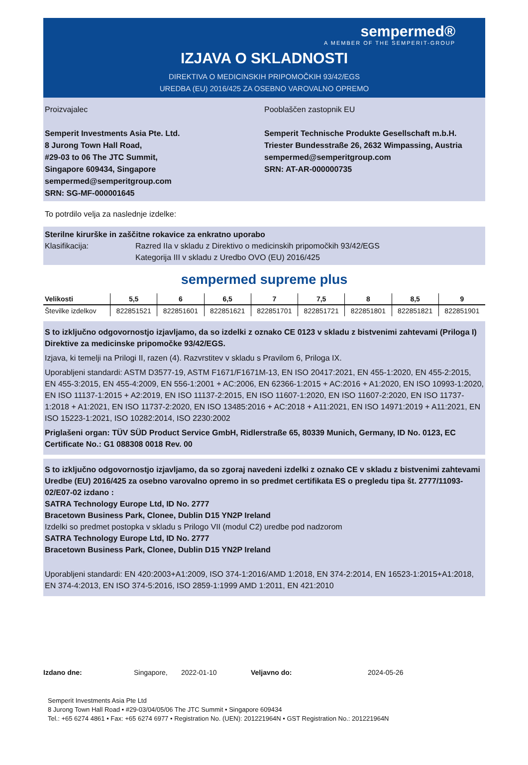sempermed®
A MEMBER OF THE SEMPERIT-GROUP
IZJAVA O SKLADNOSTI
DIREKTIVA O MEDICINSKIH PRIPOMOČKIH 93/42/EGS
UREDBA (EU) 2016/425 ZA OSEBNO VAROVALNO OPREMO
Proizvajalec
Semperit Investments Asia Pte. Ltd.
8 Jurong Town Hall Road,
#29-03 to 06 The JTC Summit,
Singapore 609434, Singapore
sempermed@semperitgroup.com
SRN: SG-MF-000001645
Pooblaščen zastopnik EU
Semperit Technische Produkte Gesellschaft m.b.H.
Triester Bundesstraße 26, 2632 Wimpassing, Austria
sempermed@semperitgroup.com
SRN: AT-AR-000000735
To potrdilo velja za naslednje izdelke:
Sterilne kirurške in zaščitne rokavice za enkratno uporabo
Klasifikacija: Razred IIa v skladu z Direktivo o medicinskih pripomočkih 93/42/EGS
Kategorija III v skladu z Uredbo OVO (EU) 2016/425
sempermed supreme plus
| Velikosti | 5,5 | 6 | 6,5 | 7 | 7,5 | 8 | 8,5 | 9 |
| --- | --- | --- | --- | --- | --- | --- | --- | --- |
| Številke izdelkov | 822851521 | 822851601 | 822851621 | 822851701 | 822851721 | 822851801 | 822851821 | 822851901 |
S to izključno odgovornostjo izjavljamo, da so izdelki z oznako CE 0123 v skladu z bistvenimi zahtevami (Priloga I) Direktive za medicinske pripomočke 93/42/EGS.
Izjava, ki temelji na Prilogi II, razen (4). Razvrstitev v skladu s Pravilom 6, Priloga IX.
Uporabljeni standardi: ASTM D3577-19, ASTM F1671/F1671M-13, EN ISO 20417:2021, EN 455-1:2020, EN 455-2:2015, EN 455-3:2015, EN 455-4:2009, EN 556-1:2001 + AC:2006, EN 62366-1:2015 + AC:2016 + A1:2020, EN ISO 10993-1:2020, EN ISO 11137-1:2015 + A2:2019, EN ISO 11137-2:2015, EN ISO 11607-1:2020, EN ISO 11607-2:2020, EN ISO 11737-1:2018 + A1:2021, EN ISO 11737-2:2020, EN ISO 13485:2016 + AC:2018 + A11:2021, EN ISO 14971:2019 + A11:2021, EN ISO 15223-1:2021, ISO 10282:2014, ISO 2230:2002
Priglašeni organ: TÜV SÜD Product Service GmbH, Ridlerstraße 65, 80339 Munich, Germany, ID No. 0123, EC Certificate No.: G1 088308 0018 Rev. 00
S to izključno odgovornostjo izjavljamo, da so zgoraj navedeni izdelki z oznako CE v skladu z bistvenimi zahtevami Uredbe (EU) 2016/425 za osebno varovalno opremo in so predmet certifikata ES o pregledu tipa št. 2777/11093-02/E07-02 izdano :
SATRA Technology Europe Ltd, ID No. 2777
Bracetown Business Park, Clonee, Dublin D15 YN2P Ireland
Izdelki so predmet postopka v skladu s Prilogo VII (modul C2) uredbe pod nadzorom
SATRA Technology Europe Ltd, ID No. 2777
Bracetown Business Park, Clonee, Dublin D15 YN2P Ireland
Uporabljeni standardi: EN 420:2003+A1:2009, ISO 374-1:2016/AMD 1:2018, EN 374-2:2014, EN 16523-1:2015+A1:2018, EN 374-4:2013, EN ISO 374-5:2016, ISO 2859-1:1999 AMD 1:2011, EN 421:2010
Izdano dne: Singapore, 2022-01-10 Veljavno do: 2024-05-26
Semperit Investments Asia Pte Ltd
8 Jurong Town Hall Road • #29-03/04/05/06 The JTC Summit • Singapore 609434
Tel.: +65 6274 4861 • Fax: +65 6274 6977 • Registration No. (UEN): 201221964N • GST Registration No.: 201221964N